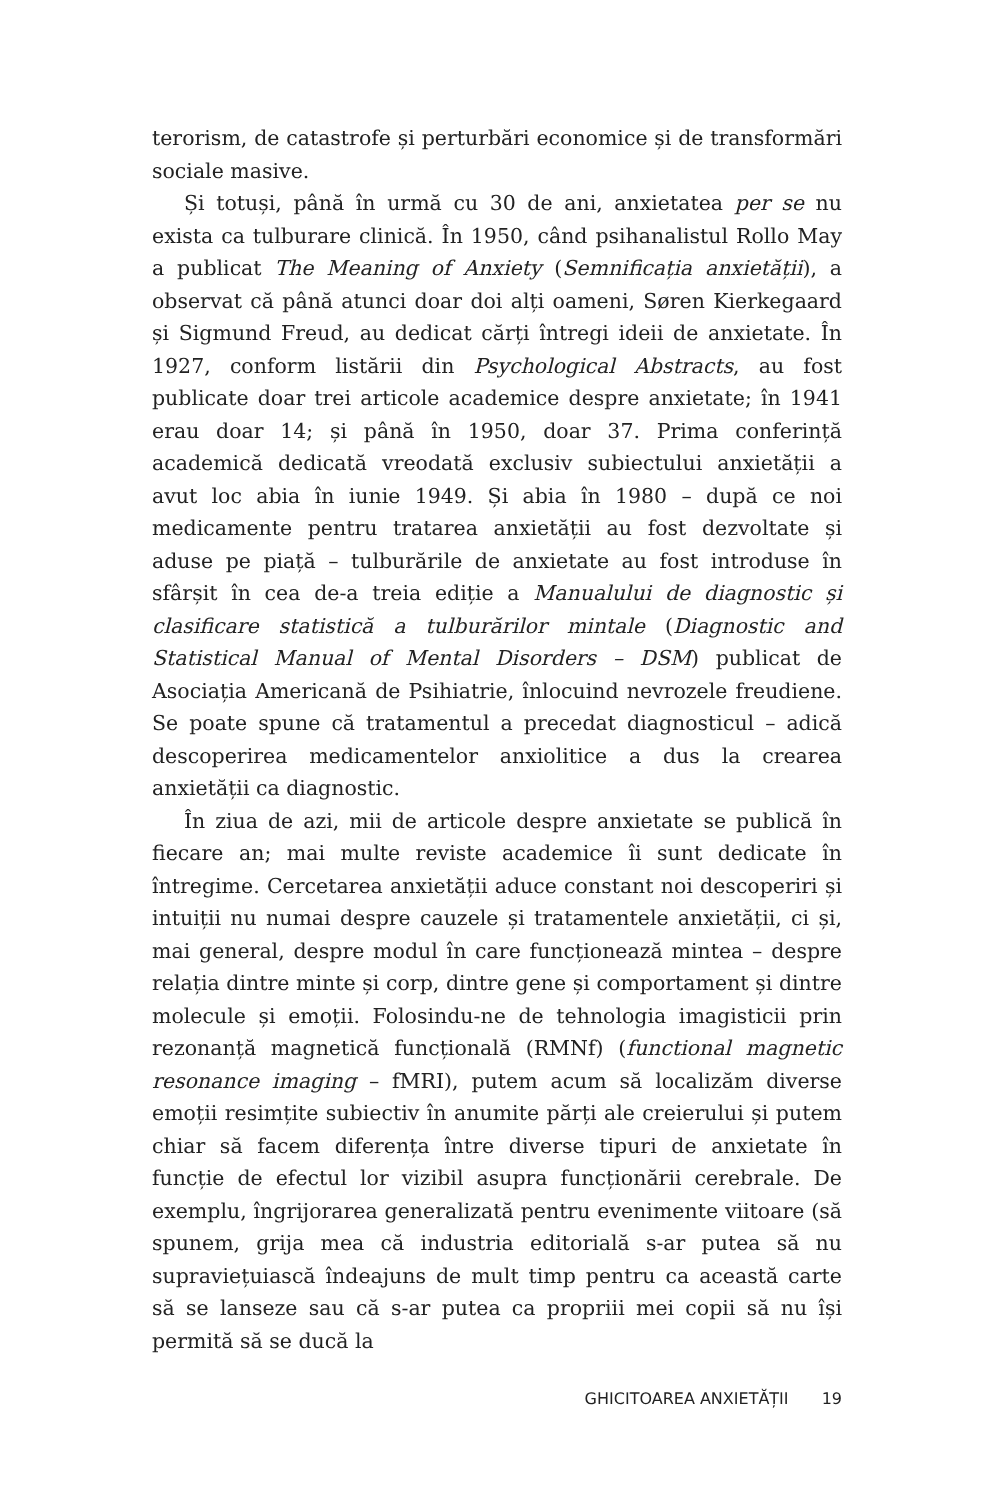terorism, de catastrofe și perturbări economice și de transformări sociale masive.
Și totuși, până în urmă cu 30 de ani, anxietatea per se nu exista ca tulburare clinică. În 1950, când psihanalistul Rollo May a publicat The Meaning of Anxiety (Semnificația anxietății), a observat că până atunci doar doi alți oameni, Søren Kierkegaard și Sigmund Freud, au dedicat cărți întregi ideii de anxietate. În 1927, conform listării din Psychological Abstracts, au fost publicate doar trei articole academice despre anxietate; în 1941 erau doar 14; și până în 1950, doar 37. Prima conferință academică dedicată vreodată exclusiv subiectului anxietății a avut loc abia în iunie 1949. Și abia în 1980 – după ce noi medicamente pentru tratarea anxietății au fost dezvoltate și aduse pe piață – tulburările de anxietate au fost introduse în sfârșit în cea de-a treia ediție a Manualului de diagnostic și clasificare statistică a tulburărilor mintale (Diagnostic and Statistical Manual of Mental Disorders – DSM) publicat de Asociația Americană de Psihiatrie, înlocuind nevrozele freudiene. Se poate spune că tratamentul a precedat diagnosticul – adică descoperirea medicamentelor anxiolitice a dus la crearea anxietății ca diagnostic.
În ziua de azi, mii de articole despre anxietate se publică în fiecare an; mai multe reviste academice îi sunt dedicate în întregime. Cercetarea anxietății aduce constant noi descoperiri și intuiții nu numai despre cauzele și tratamentele anxietății, ci și, mai general, despre modul în care funcționează mintea – despre relația dintre minte și corp, dintre gene și comportament și dintre molecule și emoții. Folosindu-ne de tehnologia imagisticii prin rezonanță magnetică funcțională (RMNf) (functional magnetic resonance imaging – fMRI), putem acum să localizăm diverse emoții resimțite subiectiv în anumite părți ale creierului și putem chiar să facem diferența între diverse tipuri de anxietate în funcție de efectul lor vizibil asupra funcționării cerebrale. De exemplu, îngrijorarea generalizată pentru evenimente viitoare (să spunem, grija mea că industria editorială s-ar putea să nu supraviețuiască îndeajuns de mult timp pentru ca această carte să se lanseze sau că s-ar putea ca propriii mei copii să nu își permită să se ducă la
GHICITOAREA ANXIETĂȚII 19